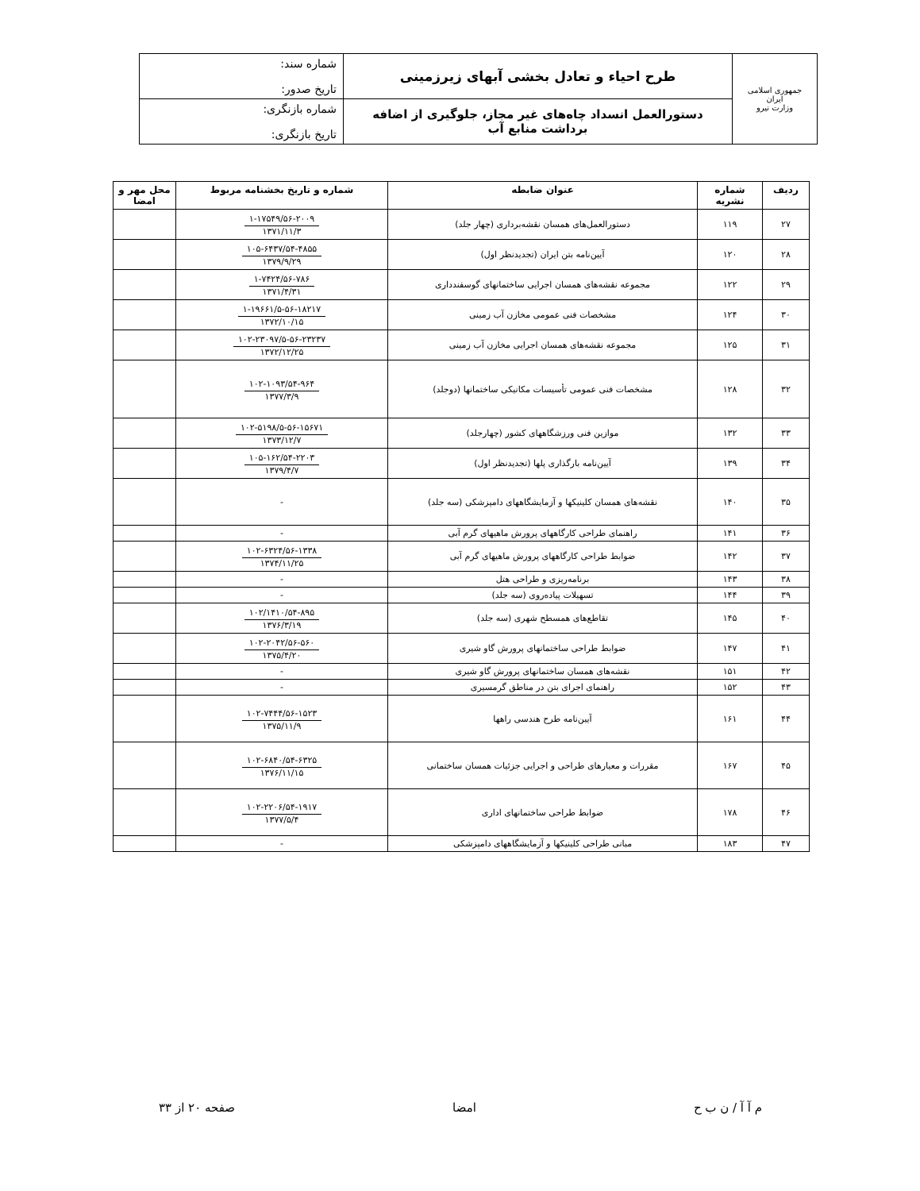| جمهوری اسلامی ایران وزارت نیرو | طرح احیاء و تعادل بخشی آبهای زیرزمینی | شماره سند: تاریخ صدور: |
| | دستورالعمل انسداد چاه‌های غیر مجاز، جلوگیری از اضافه برداشت منابع آب | شماره بازنگری: تاریخ بازنگری: |
| ردیف | شماره نشریه | عنوان ضابطه | شماره و تاریخ بخشنامه مربوط | محل مهر و امضا |
| --- | --- | --- | --- | --- |
| ۲۷ | ۱۱۹ | دستورالعمل‌های همسان نقشه‌برداری (چهار جلد) | ۱-۱۷۵۴۹/۵۶-۲۰۰۹ ۱۳۷۱/۱۱/۳ | |
| ۲۸ | ۱۲۰ | آیین‌نامه بتن ایران (تجدیدنظر اول) | ۱۰۵-۶۴۳۷/۵۴-۴۸۵۵ ۱۳۷۹/۹/۲۹ | |
| ۲۹ | ۱۲۲ | مجموعه نقشه‌های همسان اجرایی ساختمانهای گوسفندداری | ۱-۷۴۲۴/۵۶-۷۸۶ ۱۳۷۱/۴/۳۱ | |
| ۳۰ | ۱۲۴ | مشخصات فنی عمومی مخازن آب زمینی | ۱-۱۹۶۶۱/۵-۵۶-۱۸۲۱۷ ۱۳۷۲/۱۰/۱۵ | |
| ۳۱ | ۱۲۵ | مجموعه نقشه‌های همسان اجرایی مخازن آب زمینی | ۱۰۲-۲۳۰۹۷/۵-۵۶-۲۳۲۳۷ ۱۳۷۲/۱۲/۲۵ | |
| ۳۲ | ۱۲۸ | مشخصات فنی عمومی تأسیسات مکانیکی ساختمانها (دوجلد) | ۱۰۲-۱۰۹۳/۵۴-۹۶۴ ۱۳۷۷/۳/۹ | |
| ۳۳ | ۱۳۲ | موازین فنی ورزشگاههای کشور (چهارجلد) | ۱۰۲-۵۱۹۸/۵-۵۶-۱۵۶۷۱ ۱۳۷۳/۱۲/۷ | |
| ۳۴ | ۱۳۹ | آیین‌نامه بارگذاری پلها (تجدیدنظر اول) | ۱۰۵-۱۶۲/۵۴-۲۲۰۳ ۱۳۷۹/۴/۷ | |
| ۳۵ | ۱۴۰ | نقشه‌های همسان کلینیکها و آزمایشگاههای دامپزشکی (سه جلد) | - | |
| ۳۶ | ۱۴۱ | راهنمای طراحی کارگاههای پرورش ماهیهای گرم آبی | - | |
| ۳۷ | ۱۴۲ | ضوابط طراحی کارگاههای پرورش ماهیهای گرم آبی | ۱۰۲-۶۳۲۴/۵۶-۱۳۳۸ ۱۳۷۴/۱۱/۲۵ | |
| ۳۸ | ۱۴۳ | برنامه‌ریزی و طراحی هتل | - | |
| ۳۹ | ۱۴۴ | تسهیلات پیاده‌روی (سه جلد) | - | |
| ۴۰ | ۱۴۵ | تقاطع‌های همسطح شهری (سه جلد) | ۱۰۲/۱۴۱۰/۵۴-۸۹۵ ۱۳۷۶/۳/۱۹ | |
| ۴۱ | ۱۴۷ | ضوابط طراحی ساختمانهای پرورش گاو شیری | ۱۰۲-۲۰۴۲/۵۶-۵۶۰ ۱۳۷۵/۴/۲۰ | |
| ۴۲ | ۱۵۱ | نقشه‌های همسان ساختمانهای پرورش گاو شیری | - | |
| ۴۳ | ۱۵۲ | راهنمای اجرای بتن در مناطق گرمسیری | - | |
| ۴۴ | ۱۶۱ | آیین‌نامه طرح هندسی راهها | ۱۰۲-۷۴۴۴/۵۶-۱۵۲۳ ۱۳۷۵/۱۱/۹ | |
| ۴۵ | ۱۶۷ | مقررات و معیارهای طراحی و اجرایی جزئیات همسان ساختمانی | ۱۰۲-۶۸۴۰/۵۴-۶۳۲۵ ۱۳۷۶/۱۱/۱۵ | |
| ۴۶ | ۱۷۸ | ضوابط طراحی ساختمانهای اداری | ۱۰۲-۲۲۰۶/۵۴-۱۹۱۷ ۱۳۷۷/۵/۴ | |
| ۴۷ | ۱۸۳ | مبانی طراحی کلینیکها و آزمایشگاههای دامپزشکی | - | |
م آ آ / ن ب ح امضا صفحه ۲۰ از ۳۳